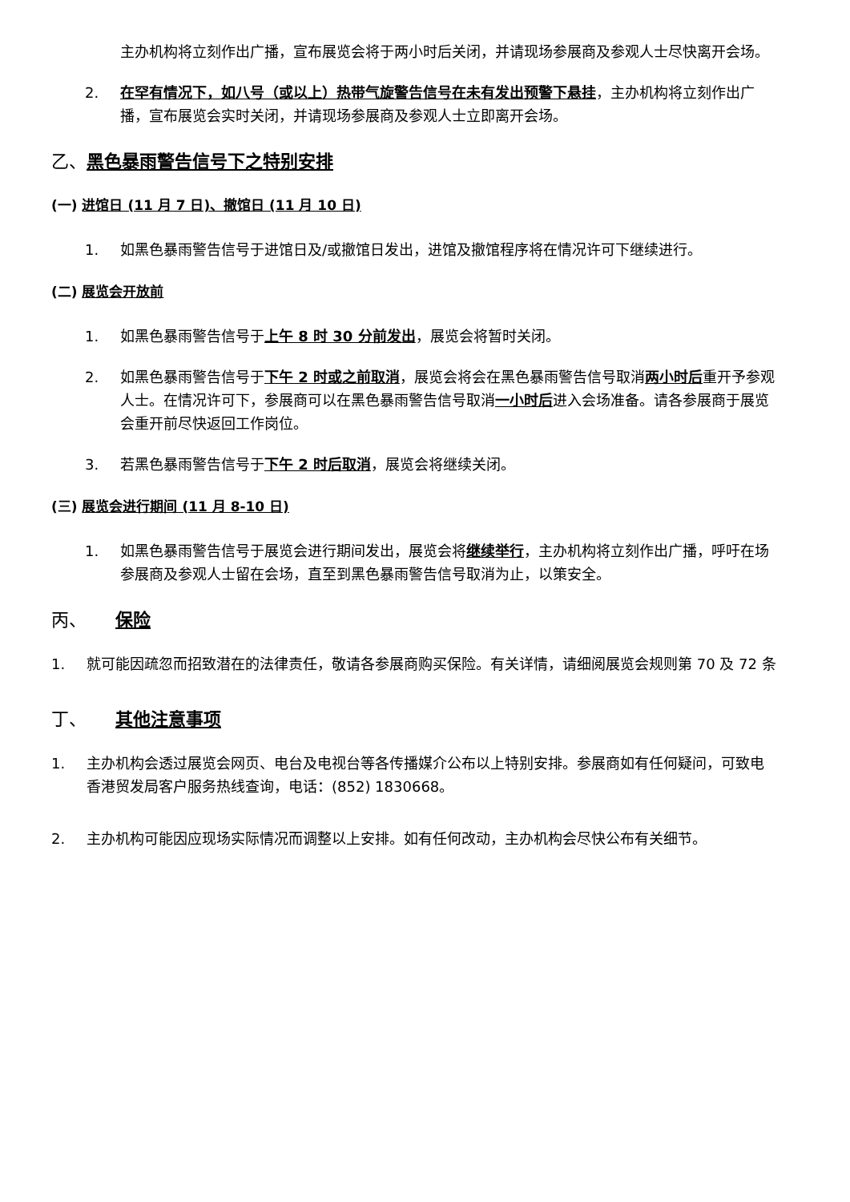主办机构将立刻作出广播，宣布展览会将于两小时后关闭，并请现场参展商及参观人士尽快离开会场。
2. 在罕有情况下，如八号（或以上）热带气旋警告信号在未有发出预警下悬挂，主办机构将立刻作出广播，宣布展览会实时关闭，并请现场参展商及参观人士立即离开会场。
乙、 黑色暴雨警告信号下之特别安排
(一) 进馆日 (11 月 7 日)、撤馆日 (11 月 10 日)
1. 如黑色暴雨警告信号于进馆日及/或撤馆日发出，进馆及撤馆程序将在情况许可下继续进行。
(二) 展览会开放前
1. 如黑色暴雨警告信号于上午 8 时 30 分前发出，展览会将暂时关闭。
2. 如黑色暴雨警告信号于下午 2 时或之前取消，展览会将会在黑色暴雨警告信号取消两小时后重开予参观人士。在情况许可下，参展商可以在黑色暴雨警告信号取消一小时后进入会场准备。请各参展商于展览会重开前尽快返回工作岗位。
3. 若黑色暴雨警告信号于下午 2 时后取消，展览会将继续关闭。
(三) 展览会进行期间 (11 月 8-10 日)
1. 如黑色暴雨警告信号于展览会进行期间发出，展览会将继续举行，主办机构将立刻作出广播，呼吁在场参展商及参观人士留在会场，直至到黑色暴雨警告信号取消为止，以策安全。
丙、 保险
1. 就可能因疏忽而招致潜在的法律责任，敬请各参展商购买保险。有关详情，请细阅展览会规则第 70 及 72 条
丁、 其他注意事项
1. 主办机构会透过展览会网页、电台及电视台等各传播媒介公布以上特别安排。参展商如有任何疑问，可致电香港贸发局客户服务热线查询，电话：(852) 1830668。
2. 主办机构可能因应现场实际情况而调整以上安排。如有任何改动，主办机构会尽快公布有关细节。